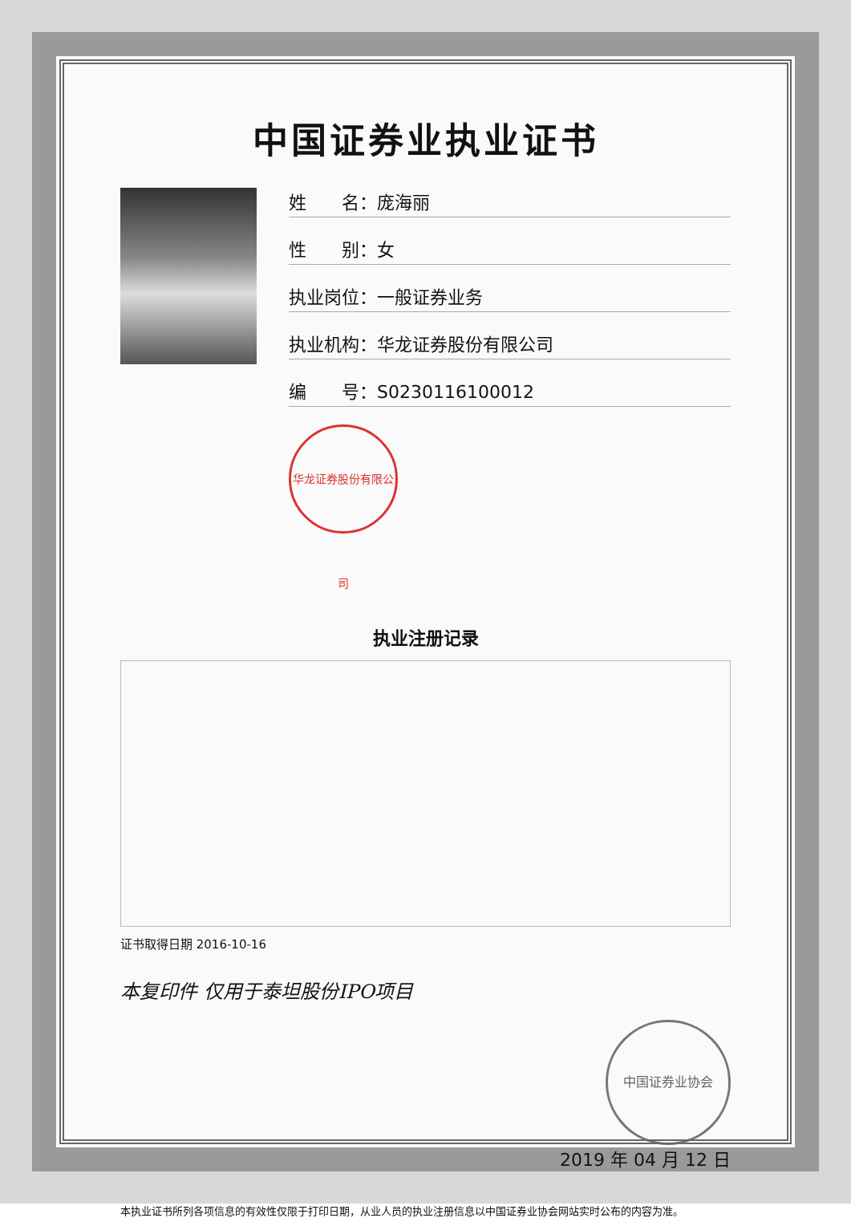中国证券业执业证书
姓　　名：庞海丽
性　　别：女
执业岗位：一般证券业务
执业机构：华龙证券股份有限公司
编　　号：S0230116100012
华龙证券股份有限公司
执业注册记录
证书取得日期 2016-10-16
本复印件 仅用于泰坦股份IPO项目
中国证券业协会
2019 年 04 月 12 日
本执业证书所列各项信息的有效性仅限于打印日期，从业人员的执业注册信息以中国证券业协会网站实时公布的内容为准。